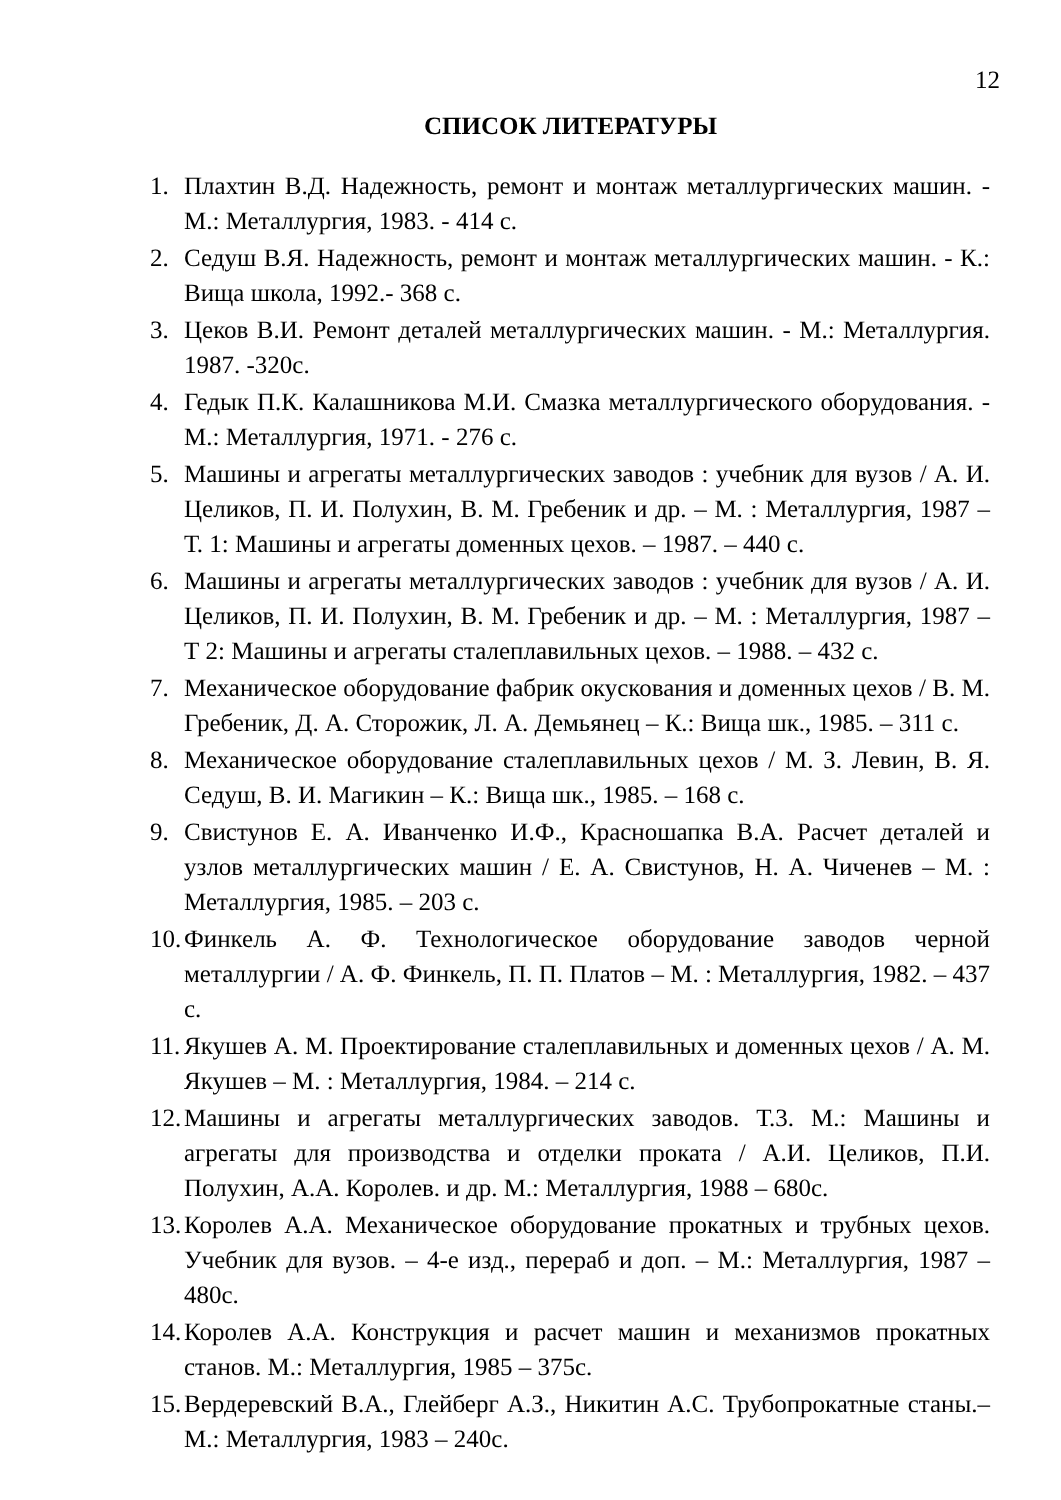12
СПИСОК ЛИТЕРАТУРЫ
1. Плахтин В.Д. Надежность, ремонт и монтаж металлургических машин. - М.: Металлургия, 1983. - 414 с.
2. Седуш В.Я. Надежность, ремонт и монтаж металлургических машин. - К.: Вища школа, 1992.- 368 с.
3. Цеков В.И. Ремонт деталей металлургических машин. - М.: Металлургия. 1987. -320с.
4. Гедык П.К. Калашникова М.И. Смазка металлургического оборудования. - М.: Металлургия, 1971. - 276 с.
5. Машины и агрегаты металлургических заводов : учебник для вузов / А. И. Целиков, П. И. Полухин, В. М. Гребеник и др. – М. : Металлургия, 1987 – Т. 1: Машины и агрегаты доменных цехов. – 1987. – 440 с.
6. Машины и агрегаты металлургических заводов : учебник для вузов / А. И. Целиков, П. И. Полухин, В. М. Гребеник и др. – М. : Металлургия, 1987 – Т 2: Машины и агрегаты сталеплавильных цехов. – 1988. – 432 с.
7. Механическое оборудование фабрик окускования и доменных цехов / В. М. Гребеник, Д. А. Сторожик, Л. А. Демьянец – К.: Вища шк., 1985. – 311 с.
8. Механическое оборудование сталеплавильных цехов / М. З. Левин, В. Я. Седуш, В. И. Магикин – К.: Вища шк., 1985. – 168 с.
9. Свистунов Е. А. Иванченко И.Ф., Красношапка В.А. Расчет деталей и узлов металлургических машин / Е. А. Свистунов, Н. А. Чиченев – М. : Металлургия, 1985. – 203 с.
10. Финкель А. Ф. Технологическое оборудование заводов черной металлургии / А. Ф. Финкель, П. П. Платов – М. : Металлургия, 1982. – 437 с.
11. Якушев А. М. Проектирование сталеплавильных и доменных цехов / А. М. Якушев – М. : Металлургия, 1984. – 214 с.
12. Машины и агрегаты металлургических заводов. Т.3. М.: Машины и агрегаты для производства и отделки проката / А.И. Целиков, П.И. Полухин, А.А. Королев. и др. М.: Металлургия, 1988 – 680с.
13. Королев А.А. Механическое оборудование прокатных и трубных цехов. Учебник для вузов. – 4-е изд., перераб и доп. – М.: Металлургия, 1987 – 480с.
14. Королев А.А. Конструкция и расчет машин и механизмов прокатных станов. М.: Металлургия, 1985 – 375с.
15. Вердеревский В.А., Глейберг А.З., Никитин А.С. Трубопрокатные станы.– М.: Металлургия, 1983 – 240с.